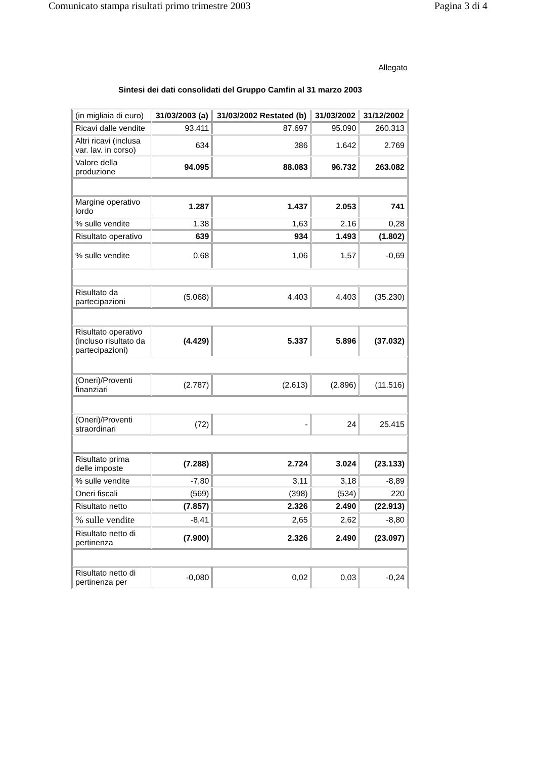Comunicato stampa risultati primo trimestre 2003 Pagina 3 di 4
Allegato
Sintesi dei dati consolidati del Gruppo Camfin al 31 marzo 2003
| (in migliaia di euro) | 31/03/2003 (a) | 31/03/2002 Restated (b) | 31/03/2002 | 31/12/2002 |
| Ricavi dalle vendite | 93.411 | 87.697 | 95.090 | 260.313 |
| Altri ricavi (inclusa var. lav. in corso) | 634 | 386 | 1.642 | 2.769 |
| Valore della produzione | 94.095 | 88.083 | 96.732 | 263.082 |
| Margine operativo lordo | 1.287 | 1.437 | 2.053 | 741 |
| % sulle vendite | 1,38 | 1,63 | 2,16 | 0,28 |
| Risultato operativo | 639 | 934 | 1.493 | (1.802) |
| % sulle vendite | 0,68 | 1,06 | 1,57 | -0,69 |
| Risultato da partecipazioni | (5.068) | 4.403 | 4.403 | (35.230) |
| Risultato operativo (incluso risultato da partecipazioni) | (4.429) | 5.337 | 5.896 | (37.032) |
| (Oneri)/Proventi finanziari | (2.787) | (2.613) | (2.896) | (11.516) |
| (Oneri)/Proventi straordinari | (72) | - | 24 | 25.415 |
| Risultato prima delle imposte | (7.288) | 2.724 | 3.024 | (23.133) |
| % sulle vendite | -7,80 | 3,11 | 3,18 | -8,89 |
| Oneri fiscali | (569) | (398) | (534) | 220 |
| Risultato netto | (7.857) | 2.326 | 2.490 | (22.913) |
| % sulle vendite | -8,41 | 2,65 | 2,62 | -8,80 |
| Risultato netto di pertinenza | (7.900) | 2.326 | 2.490 | (23.097) |
| Risultato netto di pertinenza per | -0,080 | 0,02 | 0,03 | -0,24 |